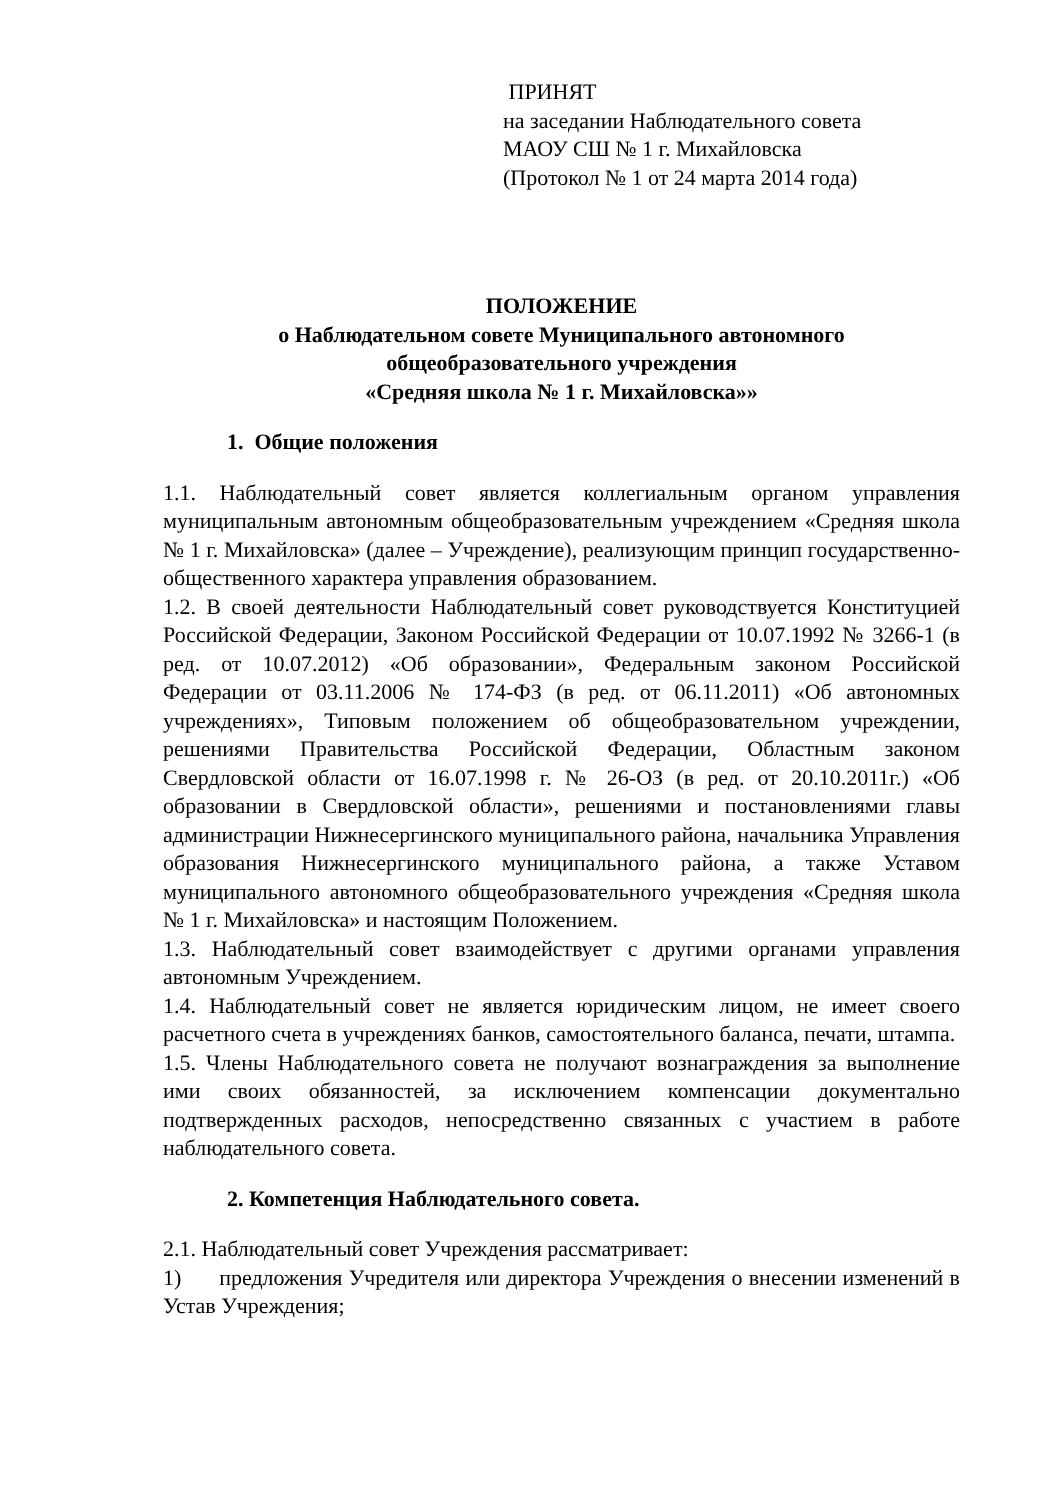ПРИНЯТ
на заседании Наблюдательного совета
МАОУ СШ № 1 г. Михайловска
(Протокол № 1 от 24 марта 2014 года)
ПОЛОЖЕНИЕ
о Наблюдательном совете Муниципального автономного
общеобразовательного учреждения
«Средняя школа № 1 г. Михайловска»»
1. Общие положения
1.1. Наблюдательный совет является коллегиальным органом управления муниципальным автономным общеобразовательным учреждением «Средняя школа № 1 г. Михайловска» (далее – Учреждение), реализующим принцип государственно-общественного характера управления образованием.
1.2. В своей деятельности Наблюдательный совет руководствуется Конституцией Российской Федерации, Законом Российской Федерации от 10.07.1992 № 3266-1 (в ред. от 10.07.2012) «Об образовании», Федеральным законом Российской Федерации от 03.11.2006 № 174-ФЗ (в ред. от 06.11.2011) «Об автономных учреждениях», Типовым положением об общеобразовательном учреждении, решениями Правительства Российской Федерации, Областным законом Свердловской области от 16.07.1998 г. № 26-ОЗ (в ред. от 20.10.2011г.) «Об образовании в Свердловской области», решениями и постановлениями главы администрации Нижнесергинского муниципального района, начальника Управления образования Нижнесергинского муниципального района, а также Уставом муниципального автономного общеобразовательного учреждения «Средняя школа № 1 г. Михайловска» и настоящим Положением.
1.3. Наблюдательный совет взаимодействует с другими органами управления автономным Учреждением.
1.4. Наблюдательный совет не является юридическим лицом, не имеет своего расчетного счета в учреждениях банков, самостоятельного баланса, печати, штампа.
1.5. Члены Наблюдательного совета не получают вознаграждения за выполнение ими своих обязанностей, за исключением компенсации документально подтвержденных расходов, непосредственно связанных с участием в работе наблюдательного совета.
2. Компетенция Наблюдательного совета.
2.1. Наблюдательный совет Учреждения рассматривает:
1) предложения Учредителя или директора Учреждения о внесении изменений в Устав Учреждения;